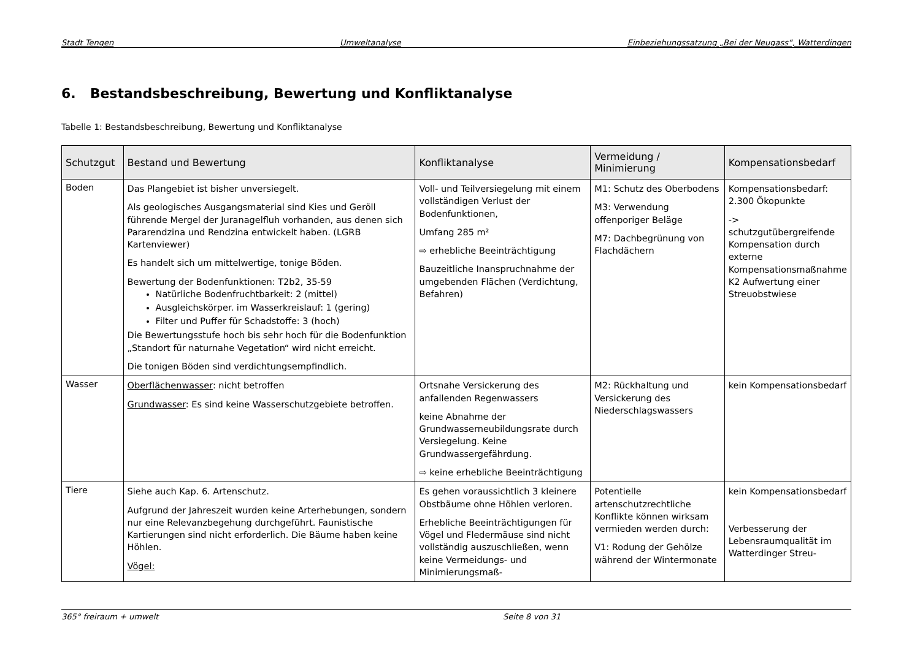Stadt Tengen Umweltanalyse Einbeziehungssatzung „Bei der Neugass“, Watterdingen
6. Bestandsbeschreibung, Bewertung und Konfliktanalyse
Tabelle 1: Bestandsbeschreibung, Bewertung und Konfliktanalyse
| Schutzgut | Bestand und Bewertung | Konfliktanalyse | Vermeidung / Minimierung | Kompensationsbedarf |
| --- | --- | --- | --- | --- |
| Boden | Das Plangebiet ist bisher unversiegelt. Als geologisches Ausgangsmaterial sind Kies und Geröll führende Mergel der Juranagelfluh vorhanden, aus denen sich Pararendzina und Rendzina entwickelt haben. (LGRB Kartenviewer) Es handelt sich um mittelwertige, tonige Böden. Bewertung der Bodenfunktionen: T2b2, 35-59 Natürliche Bodenfruchtbarkeit: 2 (mittel) Ausgleichskörper. im Wasserkreislauf: 1 (gering) Filter und Puffer für Schadstoffe: 3 (hoch) Die Bewertungsstufe hoch bis sehr hoch für die Bodenfunktion „Standort für naturnahe Vegetation“ wird nicht erreicht. Die tonigen Böden sind verdichtungsempfindlich. | Voll- und Teilversiegelung mit einem vollständigen Verlust der Bodenfunktionen, Umfang 285 m² ⇨ erhebliche Beeinträchtigung Bauzeitliche Inanspruchnahme der umgebenden Flächen (Verdichtung, Befahren) | M1: Schutz des Oberbodens M3: Verwendung offenporiger Beläge M7: Dachbegrünung von Flachdächern | Kompensationsbedarf: 2.300 Ökopunkte -> schutzgutübergreifende Kompensation durch externe Kompensationsmaßnahme K2 Aufwertung einer Streuobstwiese |
| Wasser | Oberflächenwasser : nicht betroffen Grundwasser : Es sind keine Wasserschutzgebiete betroffen. | Ortsnahe Versickerung des anfallenden Regenwassers keine Abnahme der Grundwasserneubildungsrate durch Versiegelung. Keine Grundwassergefährdung. ⇨ keine erhebliche Beeinträchtigung | M2: Rückhaltung und Versickerung des Niederschlagswassers | kein Kompensationsbedarf |
| Tiere | Siehe auch Kap. 6. Artenschutz. Aufgrund der Jahreszeit wurden keine Arterhebungen, sondern nur eine Relevanzbegehung durchgeführt. Faunistische Kartierungen sind nicht erforderlich. Die Bäume haben keine Höhlen. Vögel: | Es gehen voraussichtlich 3 kleinere Obstbäume ohne Höhlen verloren. Erhebliche Beeinträchtigungen für Vögel und Fledermäuse sind nicht vollständig auszuschließen, wenn keine Vermeidungs- und Minimierungsmaß- | Potentielle artenschutzrechtliche Konflikte können wirksam vermieden werden durch: V1: Rodung der Gehölze während der Wintermonate | kein Kompensationsbedarf Verbesserung der Lebensraumqualität im Watterdinger Streu- |
365° freiraum + umwelt Seite 8 von 31